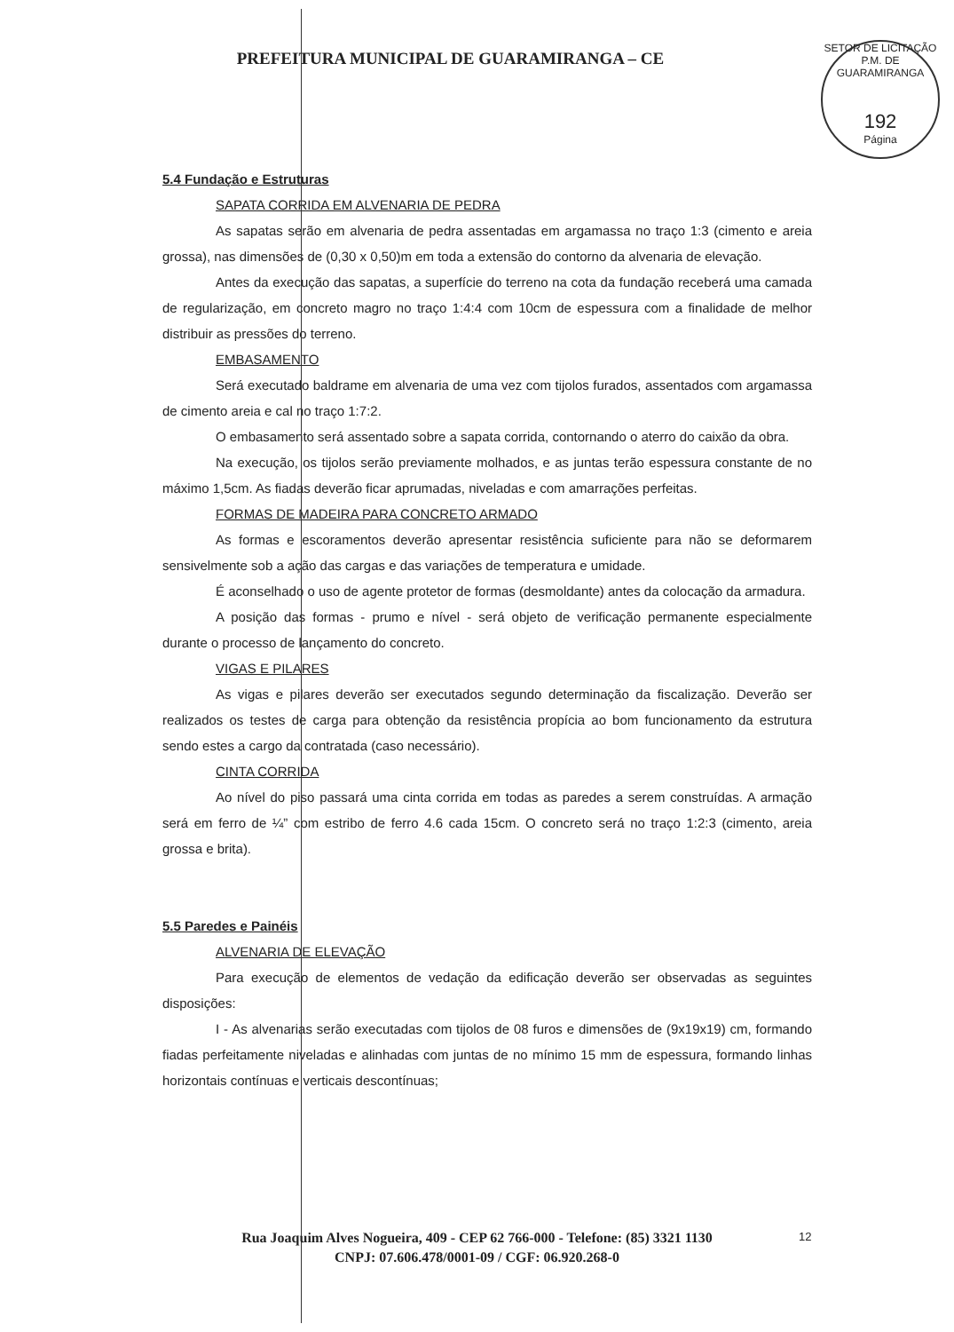SETOR DE LICITAÇÃO P.M. DE GUARAMIRANGA
192
Página
PREFEITURA MUNICIPAL DE GUARAMIRANGA – CE
5.4 Fundação e Estruturas
SAPATA CORRIDA EM ALVENARIA DE PEDRA
As sapatas serão em alvenaria de pedra assentadas em argamassa no traço 1:3 (cimento e areia grossa), nas dimensões de (0,30 x 0,50)m em toda a extensão do contorno da alvenaria de elevação.
Antes da execução das sapatas, a superfície do terreno na cota da fundação receberá uma camada de regularização, em concreto magro no traço 1:4:4 com 10cm de espessura com a finalidade de melhor distribuir as pressões do terreno.
EMBASAMENTO
Será executado baldrame em alvenaria de uma vez com tijolos furados, assentados com argamassa de cimento areia e cal no traço 1:7:2.
O embasamento será assentado sobre a sapata corrida, contornando o aterro do caixão da obra.
Na execução, os tijolos serão previamente molhados, e as juntas terão espessura constante de no máximo 1,5cm. As fiadas deverão ficar aprumadas, niveladas e com amarrações perfeitas.
FORMAS DE MADEIRA PARA CONCRETO ARMADO
As formas e escoramentos deverão apresentar resistência suficiente para não se deformarem sensivelmente sob a ação das cargas e das variações de temperatura e umidade.
É aconselhado o uso de agente protetor de formas (desmoldante) antes da colocação da armadura.
A posição das formas - prumo e nível - será objeto de verificação permanente especialmente durante o processo de lançamento do concreto.
VIGAS E PILARES
As vigas e pilares deverão ser executados segundo determinação da fiscalização. Deverão ser realizados os testes de carga para obtenção da resistência propícia ao bom funcionamento da estrutura sendo estes a cargo da contratada (caso necessário).
CINTA CORRIDA
Ao nível do piso passará uma cinta corrida em todas as paredes a serem construídas. A armação será em ferro de ¼” com estribo de ferro 4.6 cada 15cm. O concreto será no traço 1:2:3 (cimento, areia grossa e brita).
5.5 Paredes e Painéis
ALVENARIA DE ELEVAÇÃO
Para execução de elementos de vedação da edificação deverão ser observadas as seguintes disposições:
I - As alvenarias serão executadas com tijolos de 08 furos e dimensões de (9x19x19) cm, formando fiadas perfeitamente niveladas e alinhadas com juntas de no mínimo 15 mm de espessura, formando linhas horizontais contínuas e verticais descontínuas;
Rua Joaquim Alves Nogueira, 409 - CEP 62 766-000 - Telefone: (85) 3321 1130
CNPJ: 07.606.478/0001-09 / CGF: 06.920.268-0
12